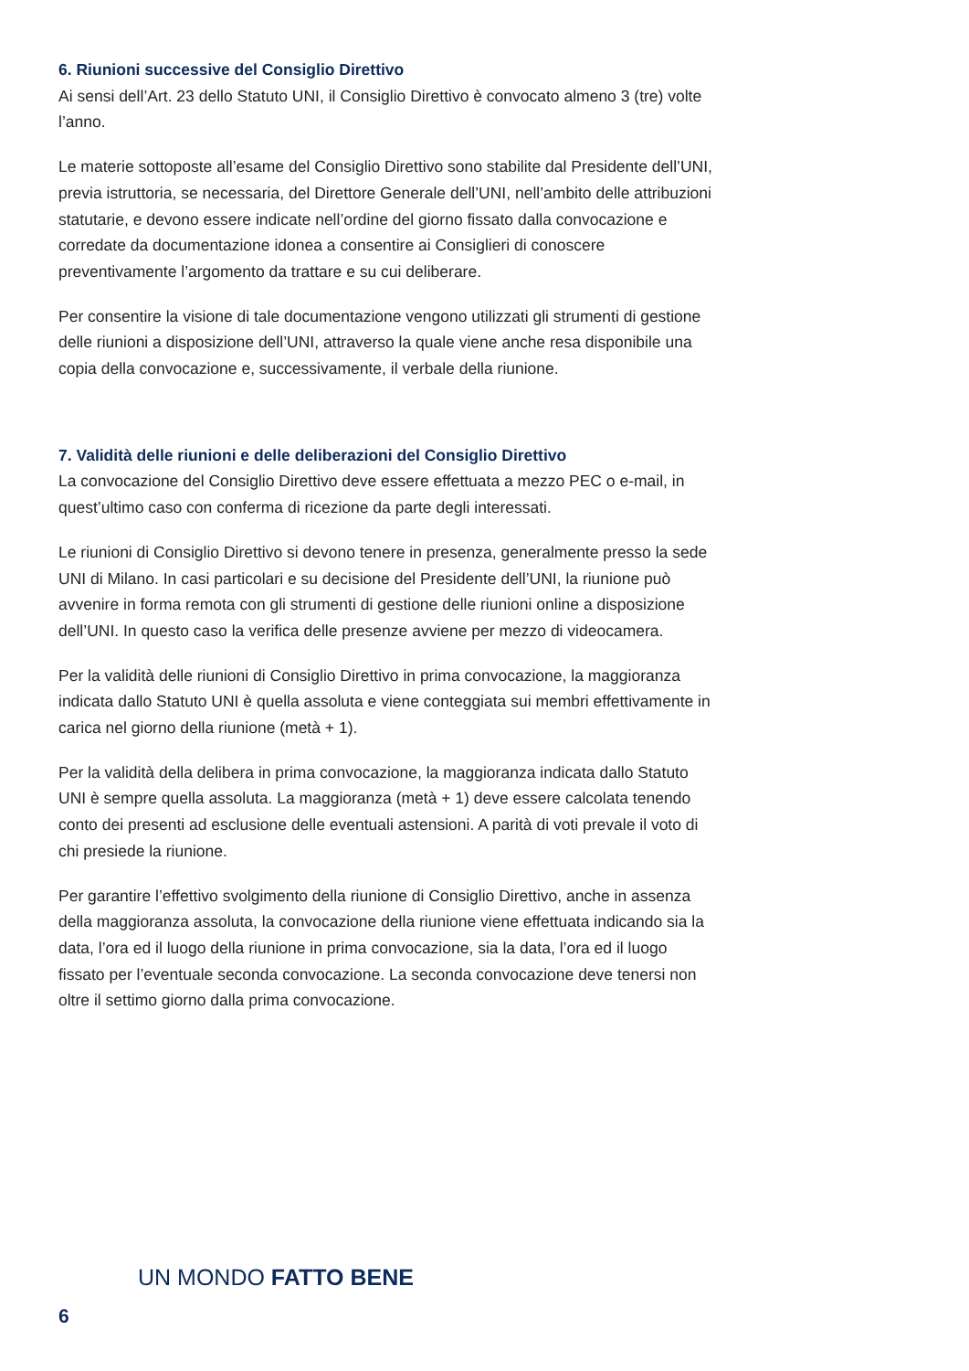6. Riunioni successive del Consiglio Direttivo
Ai sensi dell’Art. 23 dello Statuto UNI, il Consiglio Direttivo è convocato almeno 3 (tre) volte l’anno.
Le materie sottoposte all’esame del Consiglio Direttivo sono stabilite dal Presidente dell’UNI, previa istruttoria, se necessaria, del Direttore Generale dell’UNI, nell’ambito delle attribuzioni statutarie, e devono essere indicate nell’ordine del giorno fissato dalla convocazione e corredate da documentazione idonea a consentire ai Consiglieri di conoscere preventivamente l’argomento da trattare e su cui deliberare.
Per consentire la visione di tale documentazione vengono utilizzati gli strumenti di gestione delle riunioni a disposizione dell’UNI, attraverso la quale viene anche resa disponibile una copia della convocazione e, successivamente, il verbale della riunione.
7. Validità delle riunioni e delle deliberazioni del Consiglio Direttivo
La convocazione del Consiglio Direttivo deve essere effettuata a mezzo PEC o e-mail, in quest’ultimo caso con conferma di ricezione da parte degli interessati.
Le riunioni di Consiglio Direttivo si devono tenere in presenza, generalmente presso la sede UNI di Milano. In casi particolari e su decisione del Presidente dell’UNI, la riunione può avvenire in forma remota con gli strumenti di gestione delle riunioni online a disposizione dell’UNI. In questo caso la verifica delle presenze avviene per mezzo di videocamera.
Per la validità delle riunioni di Consiglio Direttivo in prima convocazione, la maggioranza indicata dallo Statuto UNI è quella assoluta e viene conteggiata sui membri effettivamente in carica nel giorno della riunione (metà + 1).
Per la validità della delibera in prima convocazione, la maggioranza indicata dallo Statuto UNI è sempre quella assoluta. La maggioranza (metà + 1) deve essere calcolata tenendo conto dei presenti ad esclusione delle eventuali astensioni. A parità di voti prevale il voto di chi presiede la riunione.
Per garantire l’effettivo svolgimento della riunione di Consiglio Direttivo, anche in assenza della maggioranza assoluta, la convocazione della riunione viene effettuata indicando sia la data, l’ora ed il luogo della riunione in prima convocazione, sia la data, l’ora ed il luogo fissato per l’eventuale seconda convocazione. La seconda convocazione deve tenersi non oltre il settimo giorno dalla prima convocazione.
UN MONDO FATTO BENE
6